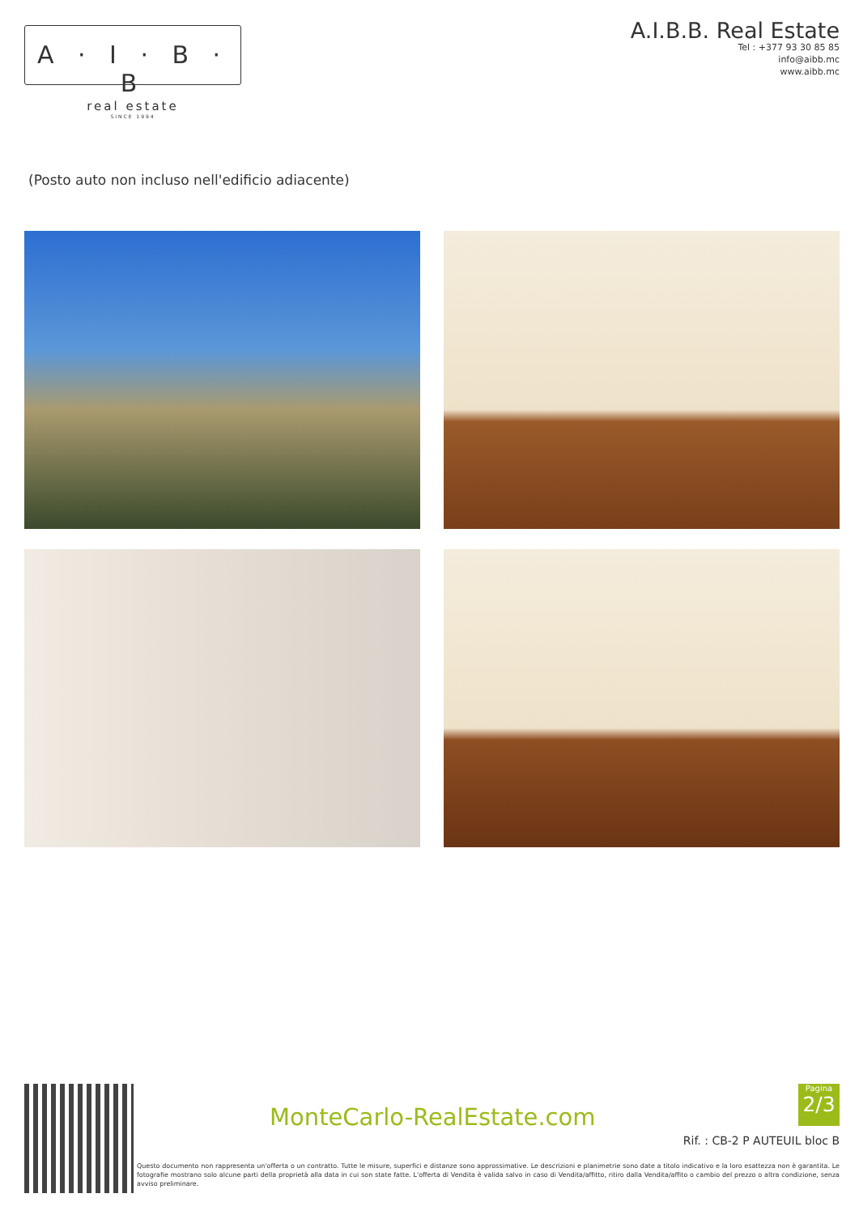A · I · B · B
real estate
SINCE 1994
A.I.B.B. Real Estate
Tel : +377 93 30 85 85
info@aibb.mc
www.aibb.mc
(Posto auto non incluso nell'edificio adiacente)
MonteCarlo-RealEstate.com
Pagina
2/3
Rif. : CB-2 P AUTEUIL bloc B
Questo documento non rappresenta un'offerta o un contratto. Tutte le misure, superfici e distanze sono approssimative. Le descrizioni e planimetrie sono date a titolo indicativo e la loro esattezza non è garantita. Le fotografie mostrano solo alcune parti della proprietà alla data in cui son state fatte. L'offerta di Vendita è valida salvo in caso di Vendita/affitto, ritiro dalla Vendita/affito o cambio del prezzo o altra condizione, senza avviso preliminare.